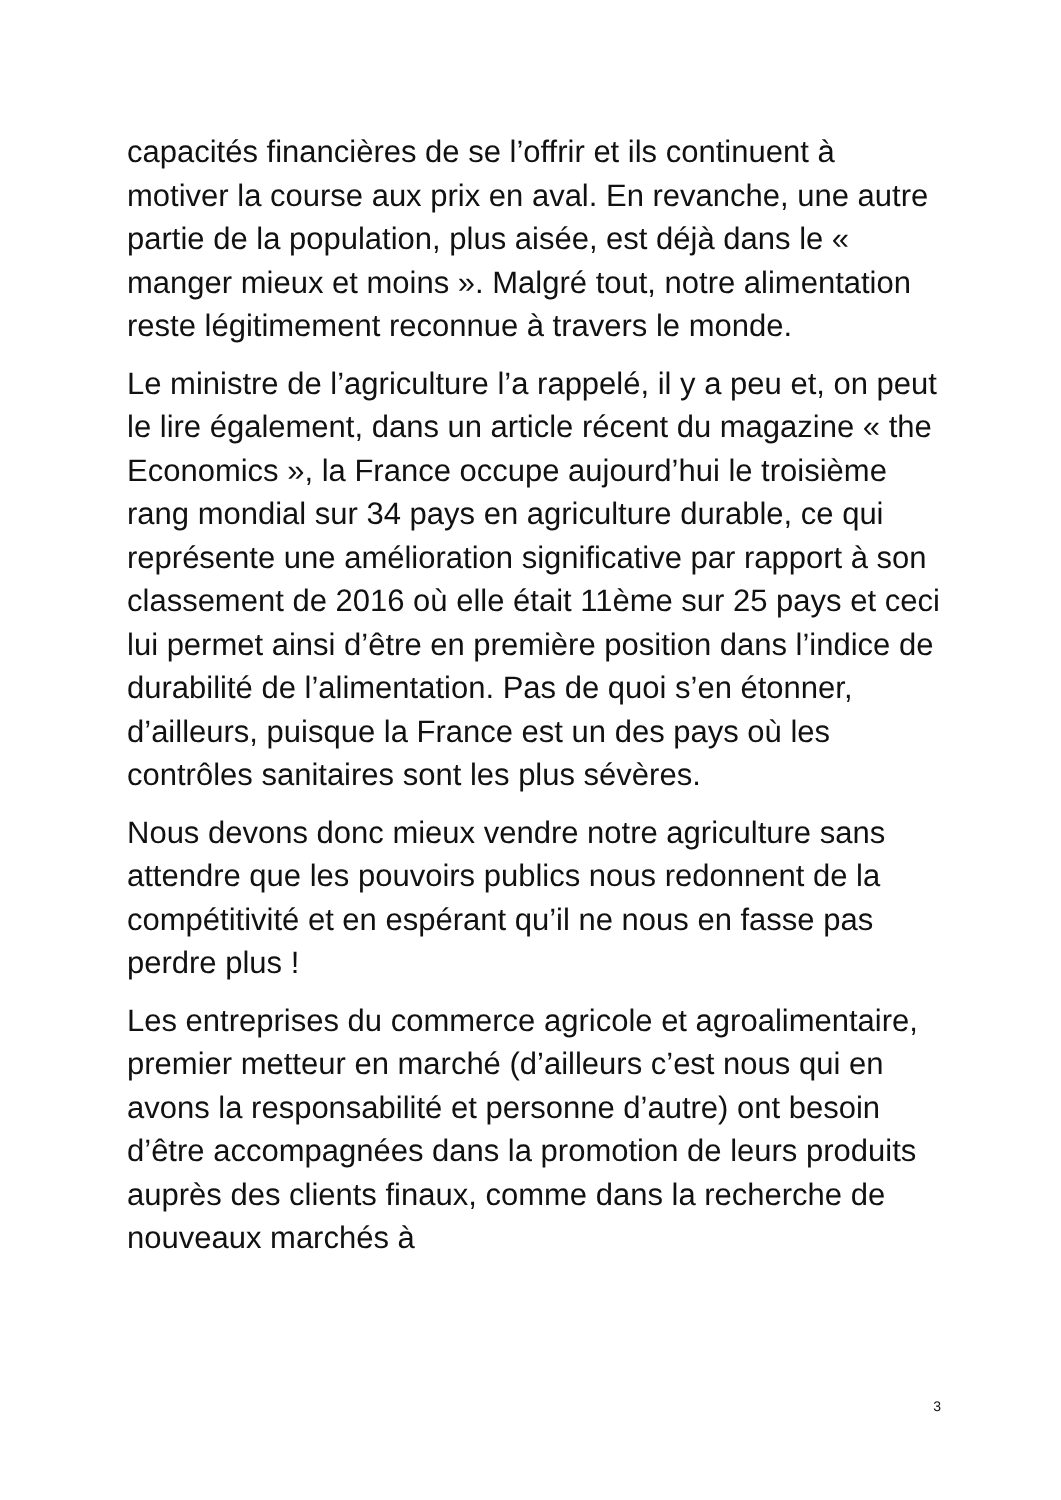capacités financières de se l’offrir et ils continuent à motiver la course aux prix en aval. En revanche, une autre partie de la population, plus aisée, est déjà dans le « manger mieux et moins ». Malgré tout, notre alimentation reste légitimement reconnue à travers le monde.
Le ministre de l’agriculture l’a rappelé, il y a peu et, on peut le lire également, dans un article récent du magazine « the Economics », la France occupe aujourd’hui le troisième rang mondial sur 34 pays en agriculture durable, ce qui représente une amélioration significative par rapport à son classement de 2016 où elle était 11ème sur 25 pays et ceci lui permet ainsi d’être en première position dans l’indice de durabilité de l’alimentation. Pas de quoi s’en étonner, d’ailleurs, puisque la France est un des pays où les contrôles sanitaires sont les plus sévères.
Nous devons donc mieux vendre notre agriculture sans attendre que les pouvoirs publics nous redonnent de la compétitivité et en espérant qu’il ne nous en fasse pas perdre plus !
Les entreprises du commerce agricole et agroalimentaire, premier metteur en marché (d’ailleurs c’est nous qui en avons la responsabilité et personne d’autre) ont besoin d’être accompagnées dans la promotion de leurs produits auprès des clients finaux, comme dans la recherche de nouveaux marchés à
3